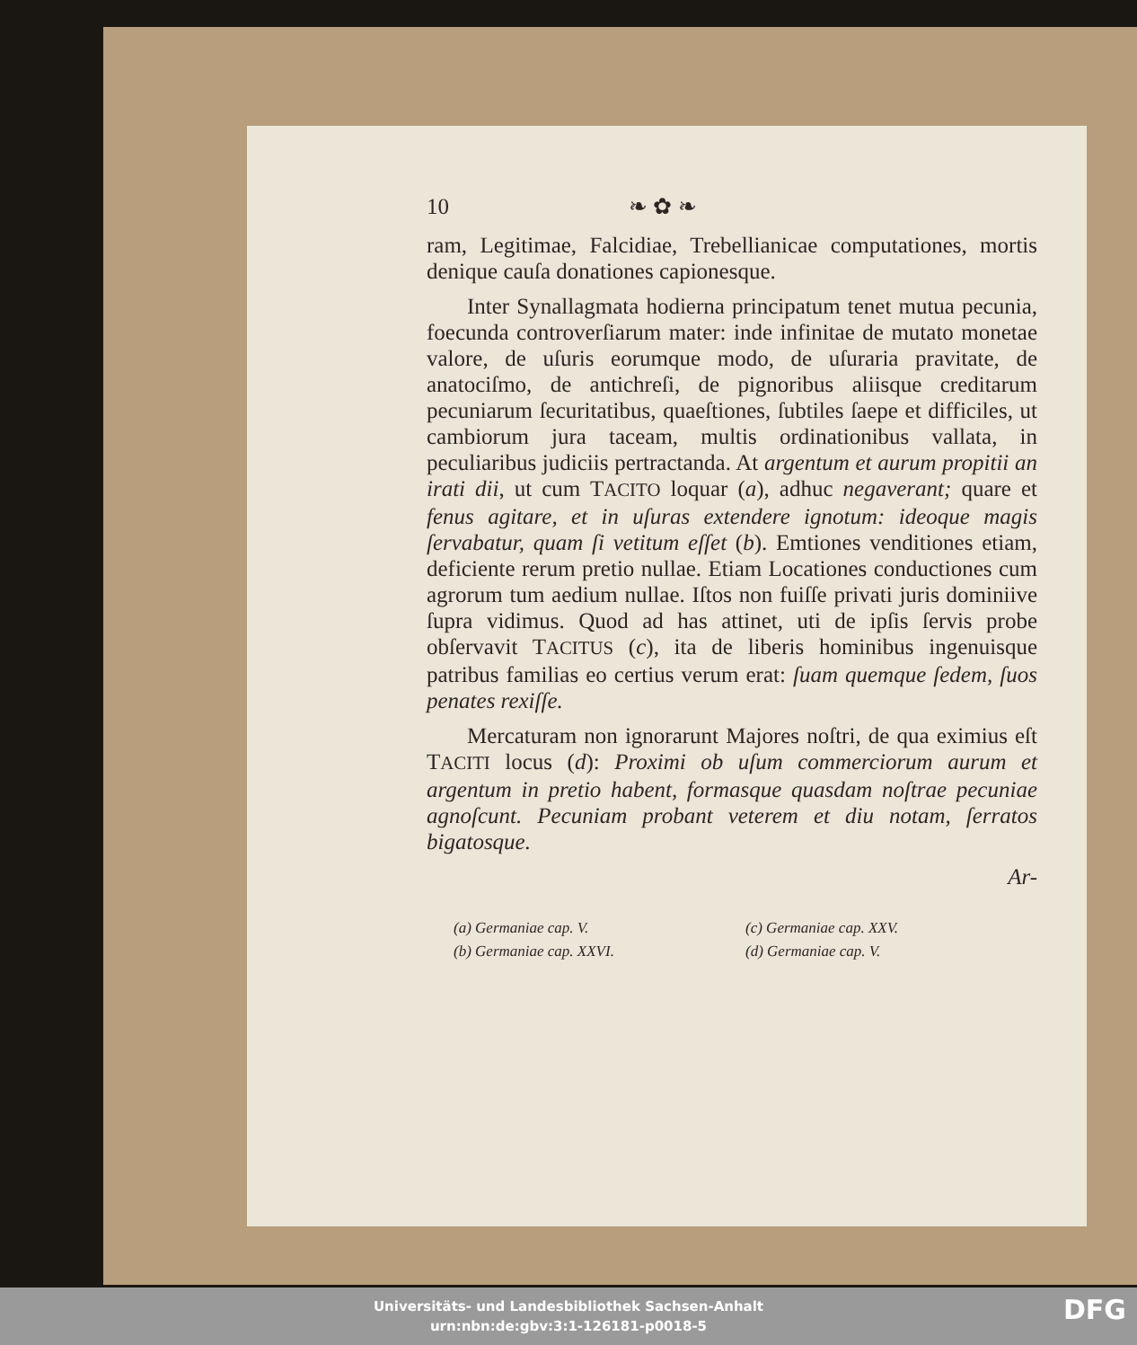10 ❧ ✿ ❧
ram, Legitimae, Falcidiae, Trebellianicae computationes, mortis denique cauſa donationes capionesque.
Inter Synallagmata hodierna principatum tenet mutua pecunia, foecunda controverſiarum mater: inde infinitae de mutato monetae valore, de uſuris eorumque modo, de uſuraria pravitate, de anatociſmo, de antichreſi, de pignoribus aliisque creditarum pecuniarum ſecuritatibus, quaeſtiones, ſubtiles ſaepe et difficiles, ut cambiorum jura taceam, multis ordinationibus vallata, in peculiaribus judiciis pertractanda. At argentum et aurum propitii an irati dii, ut cum TACITO loquar (a), adhuc negaverant; quare et fenus agitare, et in uſuras extendere ignotum: ideoque magis ſervabatur, quam ſi vetitum eſſet (b). Emtiones venditiones etiam, deficiente rerum pretio nullae. Etiam Locationes conductiones cum agrorum tum aedium nullae. Iſtos non fuiſſe privati juris dominiive ſupra vidimus. Quod ad has attinet, uti de ipſis ſervis probe obſervavit TACITUS (c), ita de liberis hominibus ingenuisque patribus familias eo certius verum erat: ſuam quemque ſedem, ſuos penates rexiſſe.
Mercaturam non ignorarunt Majores noſtri, de qua eximius eſt TACITI locus (d): Proximi ob uſum commerciorum aurum et argentum in pretio habent, formasque quasdam noſtrae pecuniae agnoſcunt. Pecuniam probant veterem et diu notam, ſerratos bigatosque.
Ar-
(a) Germaniae cap. V. (c) Germaniae cap. XXV. (b) Germaniae cap. XXVI. (d) Germaniae cap. V.
Universitäts- und Landesbibliothek Sachsen-Anhalt
urn:nbn:de:gbv:3:1-126181-p0018-5
DFG